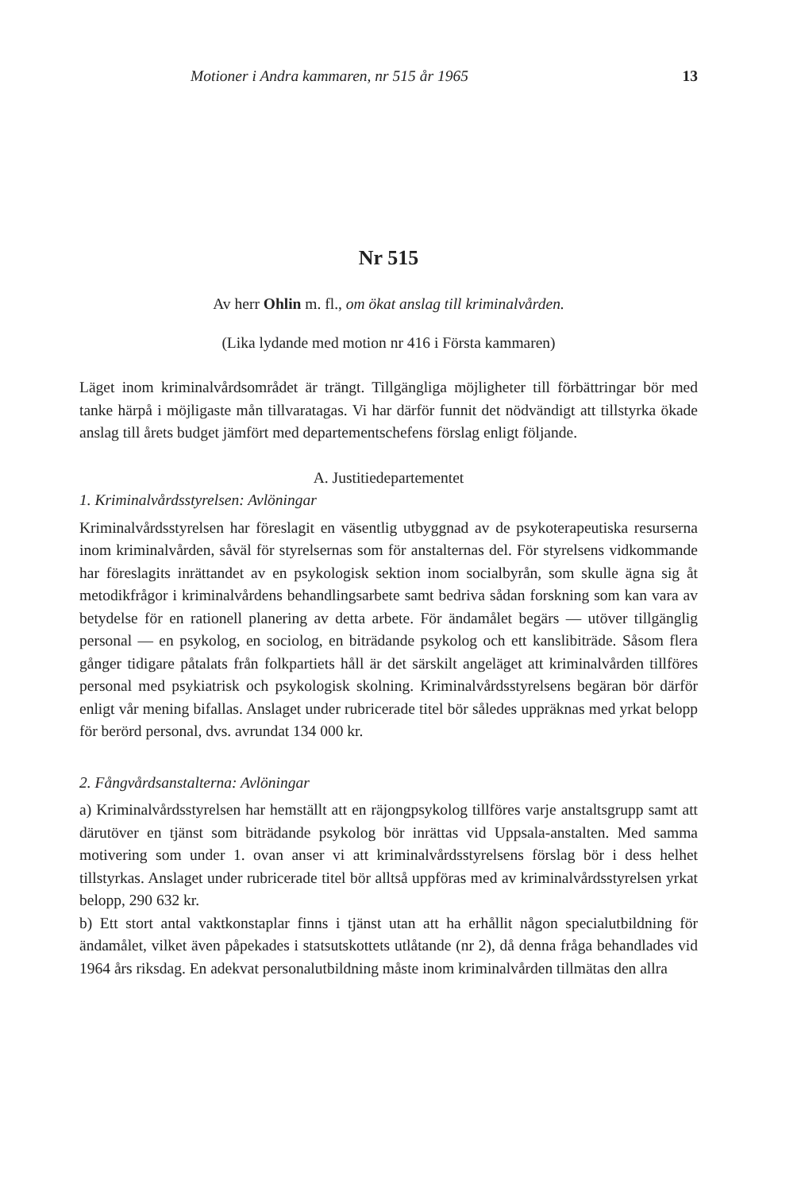Motioner i Andra kammaren, nr 515 år 1965 13
Nr 515
Av herr Ohlin m. fl., om ökat anslag till kriminalvården.
(Lika lydande med motion nr 416 i Första kammaren)
Läget inom kriminalvårdsområdet är trängt. Tillgängliga möjligheter till förbättringar bör med tanke härpå i möjligaste mån tillvaratagas. Vi har därför funnit det nödvändigt att tillstyrka ökade anslag till årets budget jämfört med departementschefens förslag enligt följande.
A. Justitiedepartementet
1. Kriminalvårdsstyrelsen: Avlöningar
Kriminalvårdsstyrelsen har föreslagit en väsentlig utbyggnad av de psykoterapeutiska resurserna inom kriminalvården, såväl för styrelsernas som för anstalternas del. För styrelsens vidkommande har föreslagits inrättandet av en psykologisk sektion inom socialbyrån, som skulle ägna sig åt metodikfrågor i kriminalvårdens behandlingsarbete samt bedriva sådan forskning som kan vara av betydelse för en rationell planering av detta arbete. För ändamålet begärs — utöver tillgänglig personal — en psykolog, en sociolog, en biträdande psykolog och ett kanslibiträde. Såsom flera gånger tidigare påtalats från folkpartiets håll är det särskilt angeläget att kriminalvården tillföres personal med psykiatrisk och psykologisk skolning. Kriminalvårdsstyrelsens begäran bör därför enligt vår mening bifallas. Anslaget under rubricerade titel bör således uppräknas med yrkat belopp för berörd personal, dvs. avrundat 134 000 kr.
2. Fångvårdsanstalterna: Avlöningar
a) Kriminalvårdsstyrelsen har hemställt att en räjongpsykolog tillföres varje anstaltsgrupp samt att därutöver en tjänst som biträdande psykolog bör inrättas vid Uppsala-anstalten. Med samma motivering som under 1. ovan anser vi att kriminalvårdsstyrelsens förslag bör i dess helhet tillstyrkas. Anslaget under rubricerade titel bör alltså uppföras med av kriminalvårdsstyrelsen yrkat belopp, 290 632 kr.
b) Ett stort antal vaktkonstaplar finns i tjänst utan att ha erhållit någon specialutbildning för ändamålet, vilket även påpekades i statsutskottets utlåtande (nr 2), då denna fråga behandlades vid 1964 års riksdag. En adekvat personalutbildning måste inom kriminalvården tillmätas den allra